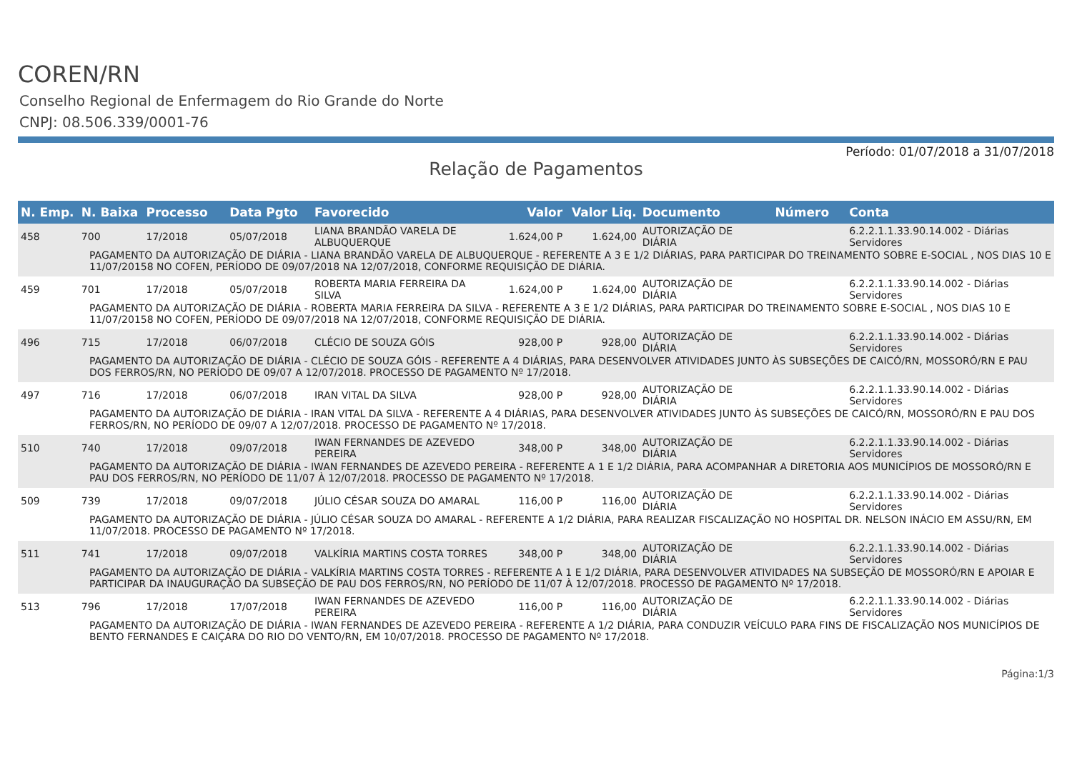COREN/RN
Conselho Regional de Enfermagem do Rio Grande do Norte
CNPJ: 08.506.339/0001-76
Período: 01/07/2018 a 31/07/2018
Relação de Pagamentos
| N. Emp. | N. Baixa | Processo | Data Pgto | Favorecido | Valor | Valor Liq. | Documento | Número | Conta |
| --- | --- | --- | --- | --- | --- | --- | --- | --- | --- |
| 458 | 700 | 17/2018 | 05/07/2018 | LIANA BRANDÃO VARELA DE ALBUQUERQUE | 1.624,00 P | 1.624,00 | AUTORIZAÇÃO DE DIÁRIA | | 6.2.2.1.1.33.90.14.002 - Diárias Servidores |
| PAGAMENTO DA AUTORIZAÇÃO DE DIÁRIA - LIANA BRANDÃO VARELA DE ALBUQUERQUE - REFERENTE A 3 E 1/2 DIÁRIAS, PARA PARTICIPAR DO TREINAMENTO SOBRE E-SOCIAL , NOS DIAS 10 E 11/07/20158 NO COFEN, PERÍODO DE 09/07/2018 NA 12/07/2018, CONFORME REQUISIÇÃO DE DIÁRIA. | | | | | | | | | |
| 459 | 701 | 17/2018 | 05/07/2018 | ROBERTA MARIA FERREIRA DA SILVA | 1.624,00 P | 1.624,00 | AUTORIZAÇÃO DE DIÁRIA | | 6.2.2.1.1.33.90.14.002 - Diárias Servidores |
| PAGAMENTO DA AUTORIZAÇÃO DE DIÁRIA - ROBERTA MARIA FERREIRA DA SILVA - REFERENTE A 3 E 1/2 DIÁRIAS, PARA PARTICIPAR DO TREINAMENTO SOBRE E-SOCIAL , NOS DIAS 10 E 11/07/20158 NO COFEN, PERÍODO DE 09/07/2018 NA 12/07/2018, CONFORME REQUISIÇÃO DE DIÁRIA. | | | | | | | | | |
| 496 | 715 | 17/2018 | 06/07/2018 | CLÉCIO DE SOUZA GÓIS | 928,00 P | 928,00 | AUTORIZAÇÃO DE DIÁRIA | | 6.2.2.1.1.33.90.14.002 - Diárias Servidores |
| PAGAMENTO DA AUTORIZAÇÃO DE DIÁRIA - CLÉCIO DE SOUZA GÓIS - REFERENTE A 4 DIÁRIAS, PARA DESENVOLVER ATIVIDADES JUNTO ÀS SUBSEÇÕES DE CAICÓ/RN, MOSSORÓ/RN E PAU DOS FERROS/RN, NO PERÍODO DE 09/07 A 12/07/2018. PROCESSO DE PAGAMENTO Nº 17/2018. | | | | | | | | | |
| 497 | 716 | 17/2018 | 06/07/2018 | IRAN VITAL DA SILVA | 928,00 P | 928,00 | AUTORIZAÇÃO DE DIÁRIA | | 6.2.2.1.1.33.90.14.002 - Diárias Servidores |
| PAGAMENTO DA AUTORIZAÇÃO DE DIÁRIA - IRAN VITAL DA SILVA - REFERENTE A 4 DIÁRIAS, PARA DESENVOLVER ATIVIDADES JUNTO ÀS SUBSEÇÕES DE CAICÓ/RN, MOSSORÓ/RN E PAU DOS FERROS/RN, NO PERÍODO DE 09/07 A 12/07/2018. PROCESSO DE PAGAMENTO Nº 17/2018. | | | | | | | | | |
| 510 | 740 | 17/2018 | 09/07/2018 | IWAN FERNANDES DE AZEVEDO PEREIRA | 348,00 P | 348,00 | AUTORIZAÇÃO DE DIÁRIA | | 6.2.2.1.1.33.90.14.002 - Diárias Servidores |
| PAGAMENTO DA AUTORIZAÇÃO DE DIÁRIA - IWAN FERNANDES DE AZEVEDO PEREIRA - REFERENTE A 1 E 1/2 DIÁRIA, PARA ACOMPANHAR A DIRETORIA AOS MUNICÍPIOS DE MOSSORÓ/RN E PAU DOS FERROS/RN, NO PERÍODO DE 11/07 À 12/07/2018. PROCESSO DE PAGAMENTO Nº 17/2018. | | | | | | | | | |
| 509 | 739 | 17/2018 | 09/07/2018 | JÚLIO CÉSAR SOUZA DO AMARAL | 116,00 P | 116,00 | AUTORIZAÇÃO DE DIÁRIA | | 6.2.2.1.1.33.90.14.002 - Diárias Servidores |
| PAGAMENTO DA AUTORIZAÇÃO DE DIÁRIA - JÚLIO CÉSAR SOUZA DO AMARAL - REFERENTE A 1/2 DIÁRIA, PARA REALIZAR FISCALIZAÇÃO NO HOSPITAL DR. NELSON INÁCIO EM ASSU/RN, EM 11/07/2018. PROCESSO DE PAGAMENTO Nº 17/2018. | | | | | | | | | |
| 511 | 741 | 17/2018 | 09/07/2018 | VALKÍRIA MARTINS COSTA TORRES | 348,00 P | 348,00 | AUTORIZAÇÃO DE DIÁRIA | | 6.2.2.1.1.33.90.14.002 - Diárias Servidores |
| PAGAMENTO DA AUTORIZAÇÃO DE DIÁRIA - VALKÍRIA MARTINS COSTA TORRES - REFERENTE A 1 E 1/2 DIÁRIA, PARA DESENVOLVER ATIVIDADES NA SUBSEÇÃO DE MOSSORÓ/RN E APOIAR E PARTICIPAR DA INAUGURAÇÃO DA SUBSEÇÃO DE PAU DOS FERROS/RN, NO PERÍODO DE 11/07 À 12/07/2018. PROCESSO DE PAGAMENTO Nº 17/2018. | | | | | | | | | |
| 513 | 796 | 17/2018 | 17/07/2018 | IWAN FERNANDES DE AZEVEDO PEREIRA | 116,00 P | 116,00 | AUTORIZAÇÃO DE DIÁRIA | | 6.2.2.1.1.33.90.14.002 - Diárias Servidores |
| PAGAMENTO DA AUTORIZAÇÃO DE DIÁRIA - IWAN FERNANDES DE AZEVEDO PEREIRA - REFERENTE A 1/2 DIÁRIA, PARA CONDUZIR VEÍCULO PARA FINS DE FISCALIZAÇÃO NOS MUNICÍPIOS DE BENTO FERNANDES E CAIÇARA DO RIO DO VENTO/RN, EM 10/07/2018. PROCESSO DE PAGAMENTO Nº 17/2018. | | | | | | | | | |
Página:1/3